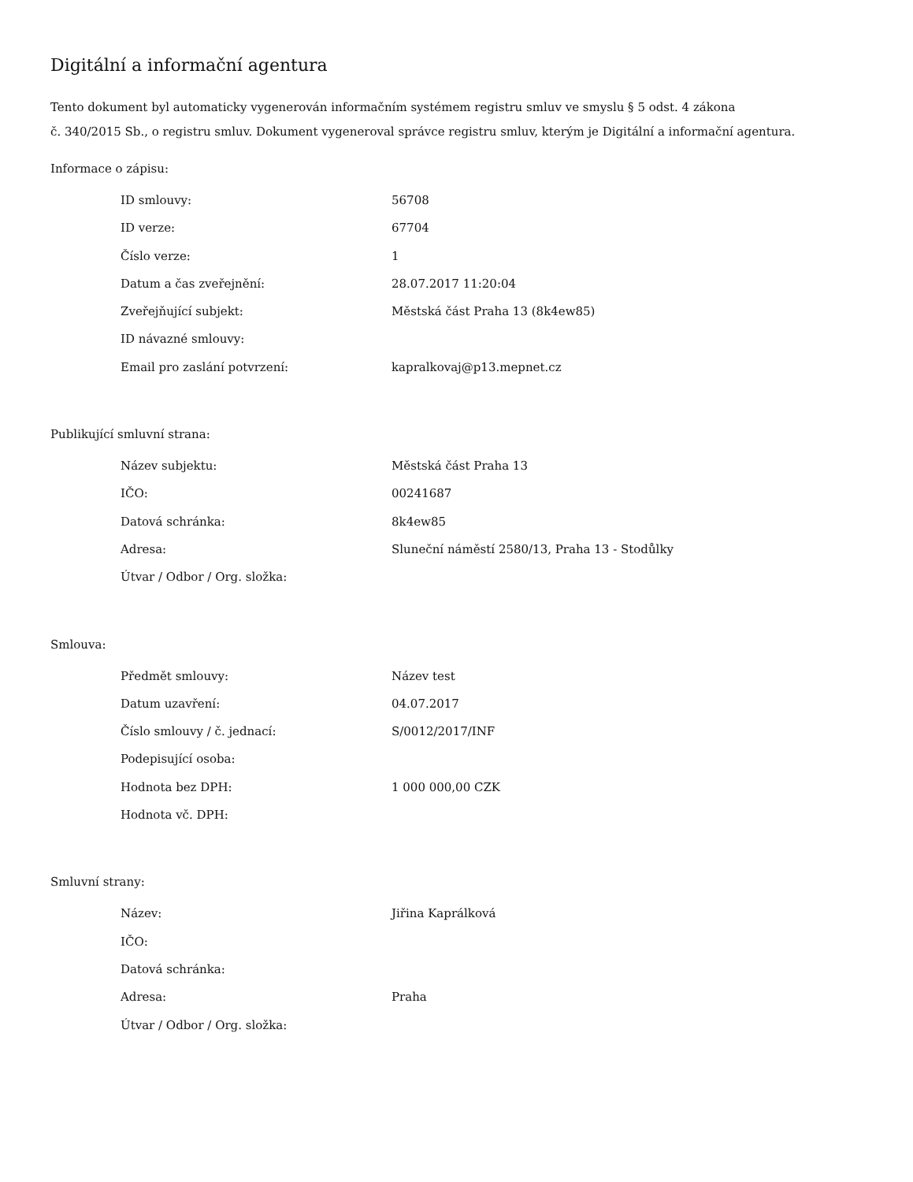Digitální a informační agentura
Tento dokument byl automaticky vygenerován informačním systémem registru smluv ve smyslu § 5 odst. 4 zákona
č. 340/2015 Sb., o registru smluv. Dokument vygeneroval správce registru smluv, kterým je Digitální a informační agentura.
Informace o zápisu:
| ID smlouvy: | 56708 |
| ID verze: | 67704 |
| Číslo verze: | 1 |
| Datum a čas zveřejnění: | 28.07.2017 11:20:04 |
| Zveřejňující subjekt: | Městská část Praha 13 (8k4ew85) |
| ID návazné smlouvy: | |
| Email pro zaslání potvrzení: | kapralkovaj@p13.mepnet.cz |
Publikující smluvní strana:
| Název subjektu: | Městská část Praha 13 |
| IČO: | 00241687 |
| Datová schránka: | 8k4ew85 |
| Adresa: | Sluneční náměstí 2580/13, Praha 13 - Stodůlky |
| Útvar / Odbor / Org. složka: | |
Smlouva:
| Předmět smlouvy: | Název test |
| Datum uzavření: | 04.07.2017 |
| Číslo smlouvy / č. jednací: | S/0012/2017/INF |
| Podepisující osoba: | |
| Hodnota bez DPH: | 1 000 000,00 CZK |
| Hodnota vč. DPH: | |
Smluvní strany:
| Název: | Jiřina Kaprálková |
| IČO: | |
| Datová schránka: | |
| Adresa: | Praha |
| Útvar / Odbor / Org. složka: | |